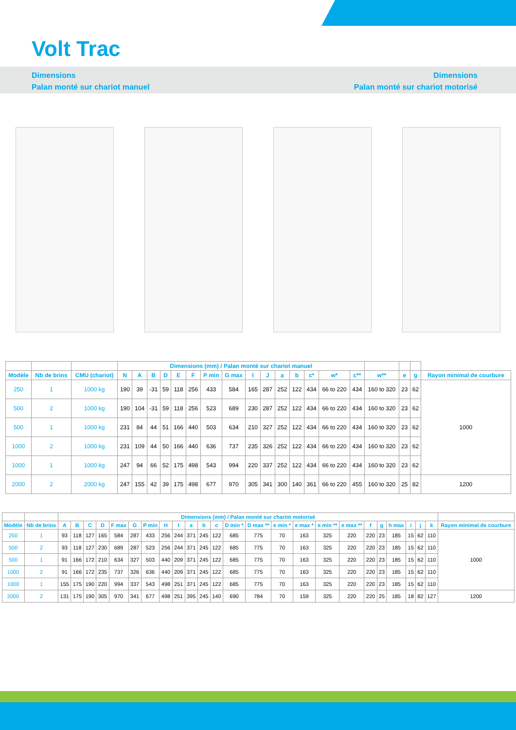Volt Trac
Dimensions
Palan monté sur chariot manuel
Dimensions
Palan monté sur chariot motorisé
| | | | Dimensions (mm) / Palan monté sur chariot manuel | | | | | | | | | | | | | | | | | | |
| --- | --- | --- | --- | --- | --- | --- | --- | --- | --- | --- | --- | --- | --- | --- | --- | --- | --- | --- | --- | --- | --- |
| Modèle | Nb de brins | CMU (chariot) | N | A | B | D | E | F | P min | G max | I | J | a | b | c* | w* | c** | w** | e | g | Rayon minimal de courbure |
| 250 | 1 | 1000 kg | 190 | 39 | -31 | 59 | 118 | 256 | 433 | 584 | 165 | 287 | 252 | 122 | 434 | 66 to 220 | 434 | 160 to 320 | 23 | 62 | 1000 |
| 500 | 2 | 1000 kg | 190 | 104 | -31 | 59 | 118 | 256 | 523 | 689 | 230 | 287 | 252 | 122 | 434 | 66 to 220 | 434 | 160 to 320 | 23 | 62 | |
| 500 | 1 | 1000 kg | 231 | 84 | 44 | 51 | 166 | 440 | 503 | 634 | 210 | 327 | 252 | 122 | 434 | 66 to 220 | 434 | 160 to 320 | 23 | 62 | |
| 1000 | 2 | 1000 kg | 231 | 109 | 44 | 50 | 166 | 440 | 636 | 737 | 235 | 326 | 252 | 122 | 434 | 66 to 220 | 434 | 160 to 320 | 23 | 62 | |
| 1000 | 1 | 1000 kg | 247 | 94 | 66 | 52 | 175 | 498 | 543 | 994 | 220 | 337 | 252 | 122 | 434 | 66 to 220 | 434 | 160 to 320 | 23 | 62 | |
| 2000 | 2 | 2000 kg | 247 | 155 | 42 | 39 | 175 | 498 | 677 | 970 | 305 | 341 | 300 | 140 | 361 | 66 to 220 | 455 | 160 to 320 | 25 | 82 | 1200 |
| | | Dimensions (mm) / Palan monté sur chariot motorisé | | | | | | | | | | | | | | | | | | | | | | | | |
| --- | --- | --- | --- | --- | --- | --- | --- | --- | --- | --- | --- | --- | --- | --- | --- | --- | --- | --- | --- | --- | --- | --- | --- | --- | --- | --- |
| Modèle | Nb de brins | A | B | C | D | F max | G | P min | H | I | a | b | c | D min * | D max ** | e min * | e max * | e min ** | e max ** | f | g | h max | i | j | k | Rayon minimal de courbure |
| 250 | 1 | 93 | 118 | 127 | 165 | 584 | 287 | 433 | 256 | 244 | 371 | 245 | 122 | 685 | 775 | 70 | 163 | 325 | 220 | 220 | 23 | 185 | 15 | 62 | 110 | 1000 |
| 500 | 2 | 93 | 118 | 127 | 230 | 689 | 287 | 523 | 256 | 244 | 371 | 245 | 122 | 685 | 775 | 70 | 163 | 325 | 220 | 220 | 23 | 185 | 15 | 62 | 110 | |
| 500 | 1 | 91 | 166 | 172 | 210 | 634 | 327 | 503 | 440 | 209 | 371 | 245 | 122 | 685 | 775 | 70 | 163 | 325 | 220 | 220 | 23 | 185 | 15 | 62 | 110 | |
| 1000 | 2 | 91 | 166 | 172 | 235 | 737 | 326 | 636 | 440 | 209 | 371 | 245 | 122 | 685 | 775 | 70 | 163 | 325 | 220 | 220 | 23 | 185 | 15 | 62 | 110 | |
| 1000 | 1 | 155 | 175 | 190 | 220 | 994 | 337 | 543 | 498 | 251 | 371 | 245 | 122 | 685 | 775 | 70 | 163 | 325 | 220 | 220 | 23 | 185 | 15 | 62 | 110 | |
| 2000 | 2 | 131 | 175 | 190 | 305 | 970 | 341 | 677 | 498 | 251 | 395 | 245 | 140 | 690 | 784 | 70 | 159 | 325 | 220 | 220 | 25 | 185 | 18 | 82 | 127 | 1200 |